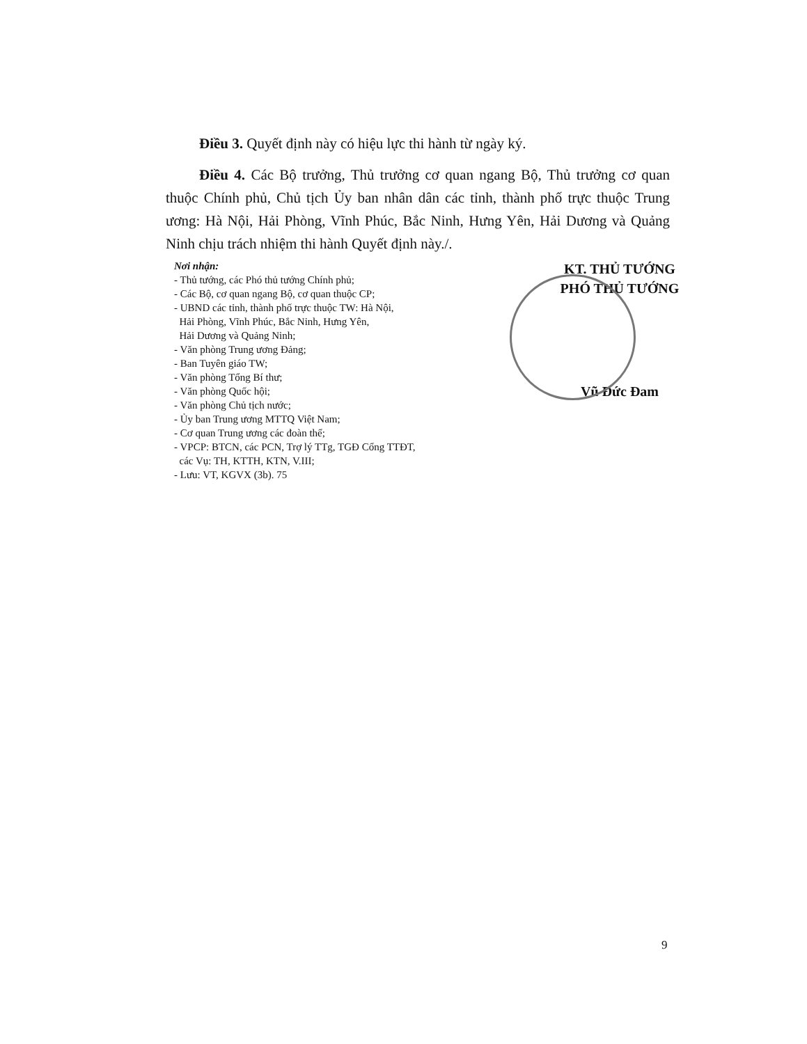Điều 3. Quyết định này có hiệu lực thi hành từ ngày ký.
Điều 4. Các Bộ trưởng, Thủ trưởng cơ quan ngang Bộ, Thủ trưởng cơ quan thuộc Chính phủ, Chủ tịch Ủy ban nhân dân các tỉnh, thành phố trực thuộc Trung ương: Hà Nội, Hải Phòng, Vĩnh Phúc, Bắc Ninh, Hưng Yên, Hải Dương và Quảng Ninh chịu trách nhiệm thi hành Quyết định này./.
Nơi nhận:
- Thủ tướng, các Phó thủ tướng Chính phủ;
- Các Bộ, cơ quan ngang Bộ, cơ quan thuộc CP;
- UBND các tỉnh, thành phố trực thuộc TW: Hà Nội,
Hải Phòng, Vĩnh Phúc, Bắc Ninh, Hưng Yên,
Hải Dương và Quảng Ninh;
- Văn phòng Trung ương Đảng;
- Ban Tuyên giáo TW;
- Văn phòng Tổng Bí thư;
- Văn phòng Quốc hội;
- Văn phòng Chủ tịch nước;
- Ủy ban Trung ương MTTQ Việt Nam;
- Cơ quan Trung ương các đoàn thể;
- VPCP: BTCN, các PCN, Trợ lý TTg, TGĐ Cổng TTĐT,
các Vụ: TH, KTTH, KTN, V.III;
- Lưu: VT, KGVX (3b). 75
KT. THỦ TƯỚNG
PHÓ THỦ TƯỚNG
Vũ Đức Đam
9